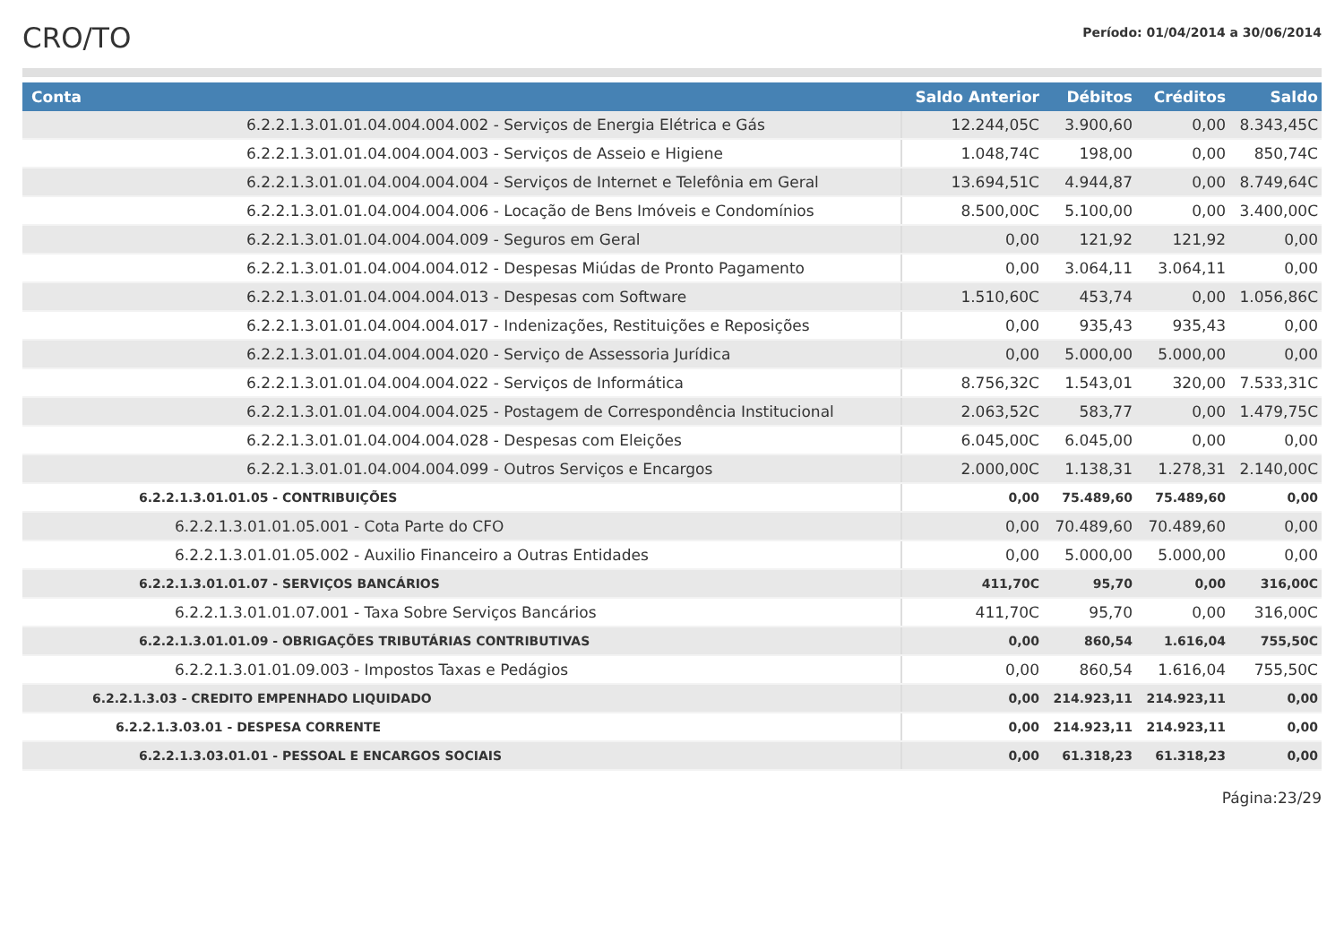CRO/TO
Período: 01/04/2014 a 30/06/2014
| Conta | Saldo Anterior | Débitos | Créditos | Saldo |
| --- | --- | --- | --- | --- |
| 6.2.2.1.3.01.01.04.004.004.002 - Serviços de Energia Elétrica e Gás | 12.244,05C | 3.900,60 | 0,00 | 8.343,45C |
| 6.2.2.1.3.01.01.04.004.004.003 - Serviços de Asseio e Higiene | 1.048,74C | 198,00 | 0,00 | 850,74C |
| 6.2.2.1.3.01.01.04.004.004.004 - Serviços de Internet e Telefônia em Geral | 13.694,51C | 4.944,87 | 0,00 | 8.749,64C |
| 6.2.2.1.3.01.01.04.004.004.006 - Locação de Bens Imóveis e Condomínios | 8.500,00C | 5.100,00 | 0,00 | 3.400,00C |
| 6.2.2.1.3.01.01.04.004.004.009 - Seguros em Geral | 0,00 | 121,92 | 121,92 | 0,00 |
| 6.2.2.1.3.01.01.04.004.004.012 - Despesas Miúdas de Pronto Pagamento | 0,00 | 3.064,11 | 3.064,11 | 0,00 |
| 6.2.2.1.3.01.01.04.004.004.013 - Despesas com Software | 1.510,60C | 453,74 | 0,00 | 1.056,86C |
| 6.2.2.1.3.01.01.04.004.004.017 - Indenizações, Restituições e Reposições | 0,00 | 935,43 | 935,43 | 0,00 |
| 6.2.2.1.3.01.01.04.004.004.020 - Serviço de Assessoria Jurídica | 0,00 | 5.000,00 | 5.000,00 | 0,00 |
| 6.2.2.1.3.01.01.04.004.004.022 - Serviços de Informática | 8.756,32C | 1.543,01 | 320,00 | 7.533,31C |
| 6.2.2.1.3.01.01.04.004.004.025 - Postagem de Correspondência Institucional | 2.063,52C | 583,77 | 0,00 | 1.479,75C |
| 6.2.2.1.3.01.01.04.004.004.028 - Despesas com Eleições | 6.045,00C | 6.045,00 | 0,00 | 0,00 |
| 6.2.2.1.3.01.01.04.004.004.099 - Outros Serviços e Encargos | 2.000,00C | 1.138,31 | 1.278,31 | 2.140,00C |
| 6.2.2.1.3.01.01.05 - CONTRIBUIÇÕES | 0,00 | 75.489,60 | 75.489,60 | 0,00 |
| 6.2.2.1.3.01.01.05.001 - Cota Parte do CFO | 0,00 | 70.489,60 | 70.489,60 | 0,00 |
| 6.2.2.1.3.01.01.05.002 - Auxilio Financeiro a Outras Entidades | 0,00 | 5.000,00 | 5.000,00 | 0,00 |
| 6.2.2.1.3.01.01.07 - SERVIÇOS BANCÁRIOS | 411,70C | 95,70 | 0,00 | 316,00C |
| 6.2.2.1.3.01.01.07.001 - Taxa Sobre Serviços Bancários | 411,70C | 95,70 | 0,00 | 316,00C |
| 6.2.2.1.3.01.01.09 - OBRIGAÇÕES TRIBUTÁRIAS CONTRIBUTIVAS | 0,00 | 860,54 | 1.616,04 | 755,50C |
| 6.2.2.1.3.01.01.09.003 - Impostos Taxas e Pedágios | 0,00 | 860,54 | 1.616,04 | 755,50C |
| 6.2.2.1.3.03 - CREDITO EMPENHADO LIQUIDADO | 0,00 | 214.923,11 | 214.923,11 | 0,00 |
| 6.2.2.1.3.03.01 - DESPESA CORRENTE | 0,00 | 214.923,11 | 214.923,11 | 0,00 |
| 6.2.2.1.3.03.01.01 - PESSOAL E ENCARGOS SOCIAIS | 0,00 | 61.318,23 | 61.318,23 | 0,00 |
Página:23/29